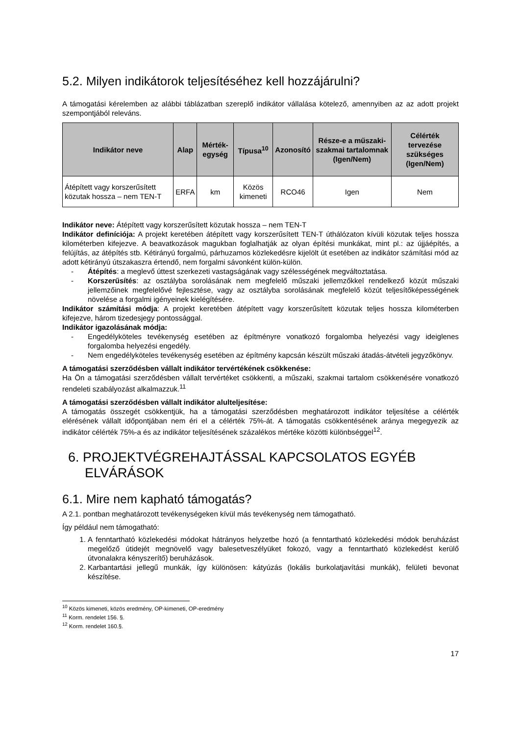5.2. Milyen indikátorok teljesítéséhez kell hozzájárulni?
A támogatási kérelemben az alábbi táblázatban szereplő indikátor vállalása kötelező, amennyiben az az adott projekt szempontjából releváns.
| Indikátor neve | Alap | Mérték-egység | Típusa<sup>10</sup> | Azonosító | Része-e a műszaki-szakmai tartalomnak (Igen/Nem) | Célérték tervezése szükséges (Igen/Nem) |
| --- | --- | --- | --- | --- | --- | --- |
| Átépített vagy korszerűsített közutak hossza – nem TEN-T | ERFA | km | Közös kimeneti | RCO46 | Igen | Nem |
Indikátor neve: Átépített vagy korszerűsített közutak hossza – nem TEN-T
Indikátor definíciója: A projekt keretében átépített vagy korszerűsített TEN-T úthálózaton kívüli közutak teljes hossza kilométerben kifejezve. A beavatkozások magukban foglalhatják az olyan építési munkákat, mint pl.: az újjáépítés, a felújítás, az átépítés stb. Kétirányú forgalmú, párhuzamos közlekedésre kijelölt út esetében az indikátor számítási mód az adott kétirányú útszakaszra értendő, nem forgalmi sávonként külön-külön.
- Átépítés: a meglevő úttest szerkezeti vastagságának vagy szélességének megváltoztatása.
- Korszerűsítés: az osztályba sorolásának nem megfelelő műszaki jellemzőkkel rendelkező közút műszaki jellemzőinek megfelelővé fejlesztése, vagy az osztályba sorolásának megfelelő közút teljesítőképességének növelése a forgalmi igényeinek kielégítésére.
Indikátor számítási módja: A projekt keretében átépített vagy korszerűsített közutak teljes hossza kilométerben kifejezve, három tizedesjegy pontossággal.
Indikátor igazolásának módja:
- Engedélyköteles tevékenység esetében az építményre vonatkozó forgalomba helyezési vagy ideiglenes forgalomba helyezési engedély.
- Nem engedélyköteles tevékenység esetében az építmény kapcsán készült műszaki átadás-átvételi jegyzőkönyv.
A támogatási szerződésben vállalt indikátor tervértékének csökkenése:
Ha Ön a támogatási szerződésben vállalt tervértéket csökkenti, a műszaki, szakmai tartalom csökkenésére vonatkozó rendeleti szabályozást alkalmazzuk.<sup>11</sup>
A támogatási szerződésben vállalt indikátor alulteljesítése:
A támogatás összegét csökkentjük, ha a támogatási szerződésben meghatározott indikátor teljesítése a célérték elérésének vállalt időpontjában nem éri el a célérték 75%-át. A támogatás csökkentésének aránya megegyezik az indikátor célérték 75%-a és az indikátor teljesítésének százalékos mértéke közötti különbséggel<sup>12</sup>.
6. PROJEKTVÉGREHAJTÁSSAL KAPCSOLATOS EGYÉB ELVÁRÁSOK
6.1. Mire nem kapható támogatás?
A 2.1. pontban meghatározott tevékenységeken kívül más tevékenység nem támogatható.
Így például nem támogatható:
1. A fenntartható közlekedési módokat hátrányos helyzetbe hozó (a fenntartható közlekedési módok beruházást megelőző útidejét megnövelő vagy balesetveszélyüket fokozó, vagy a fenntartható közlekedést kerülő útvonalakra kényszerítő) beruházások.
2. Karbantartási jellegű munkák, így különösen: kátyúzás (lokális burkolatjavítási munkák), felületi bevonat készítése.
<sup>10</sup> Közös kimeneti, közös eredmény, OP-kimeneti, OP-eredmény
<sup>11</sup> Korm. rendelet 156. §.
<sup>12</sup> Korm. rendelet 160.§.
17